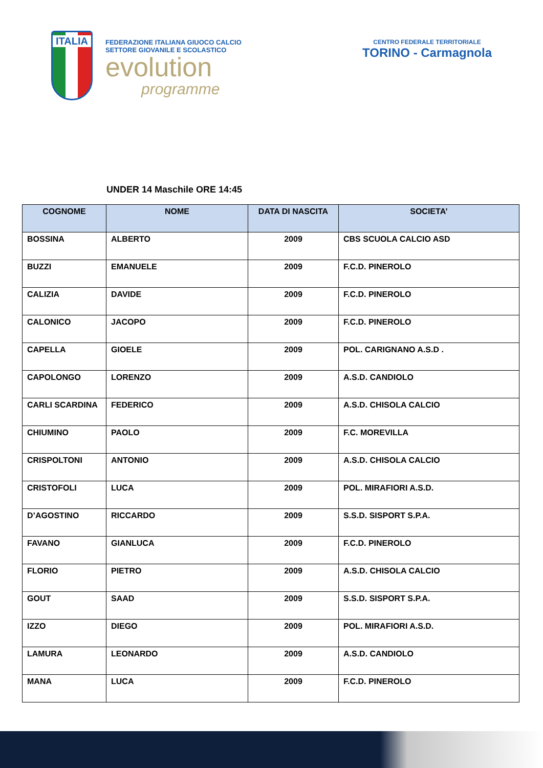ITALIA
FEDERAZIONE ITALIANA GIUOCO CALCIO
SETTORE GIOVANILE E SCOLASTICO
evolution
programme
CENTRO FEDERALE TERRITORIALE
TORINO - Carmagnola
UNDER 14 Maschile ORE 14:45
| COGNOME | NOME | DATA DI NASCITA | SOCIETA’ |
| --- | --- | --- | --- |
| BOSSINA | ALBERTO | 2009 | CBS SCUOLA CALCIO ASD |
| BUZZI | EMANUELE | 2009 | F.C.D. PINEROLO |
| CALIZIA | DAVIDE | 2009 | F.C.D. PINEROLO |
| CALONICO | JACOPO | 2009 | F.C.D. PINEROLO |
| CAPELLA | GIOELE | 2009 | POL. CARIGNANO A.S.D . |
| CAPOLONGO | LORENZO | 2009 | A.S.D. CANDIOLO |
| CARLI SCARDINA | FEDERICO | 2009 | A.S.D. CHISOLA CALCIO |
| CHIUMINO | PAOLO | 2009 | F.C. MOREVILLA |
| CRISPOLTONI | ANTONIO | 2009 | A.S.D. CHISOLA CALCIO |
| CRISTOFOLI | LUCA | 2009 | POL. MIRAFIORI A.S.D. |
| D’AGOSTINO | RICCARDO | 2009 | S.S.D. SISPORT S.P.A. |
| FAVANO | GIANLUCA | 2009 | F.C.D. PINEROLO |
| FLORIO | PIETRO | 2009 | A.S.D. CHISOLA CALCIO |
| GOUT | SAAD | 2009 | S.S.D. SISPORT S.P.A. |
| IZZO | DIEGO | 2009 | POL. MIRAFIORI A.S.D. |
| LAMURA | LEONARDO | 2009 | A.S.D. CANDIOLO |
| MANA | LUCA | 2009 | F.C.D. PINEROLO |